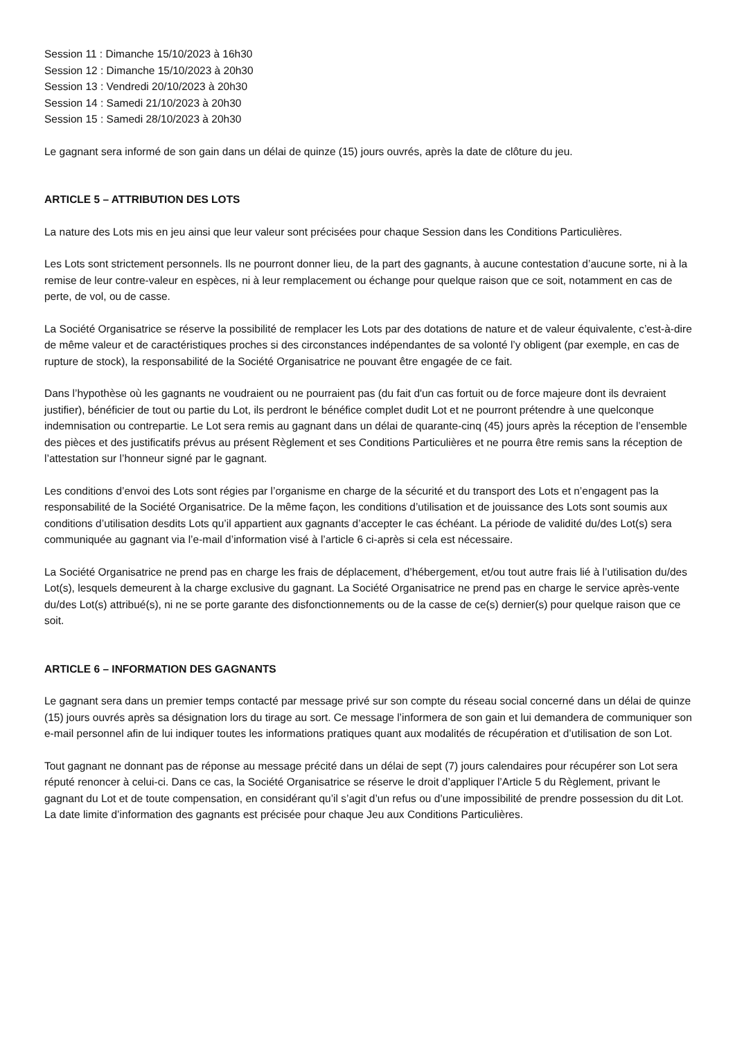Session 11 : Dimanche 15/10/2023 à 16h30
Session 12 : Dimanche 15/10/2023 à 20h30
Session 13 : Vendredi 20/10/2023 à 20h30
Session 14 : Samedi 21/10/2023 à 20h30
Session 15 : Samedi 28/10/2023 à 20h30
Le gagnant sera informé de son gain dans un délai de quinze (15) jours ouvrés, après la date de clôture du jeu.
ARTICLE 5 – ATTRIBUTION DES LOTS
La nature des Lots mis en jeu ainsi que leur valeur sont précisées pour chaque Session dans les Conditions Particulières.
Les Lots sont strictement personnels. Ils ne pourront donner lieu, de la part des gagnants, à aucune contestation d’aucune sorte, ni à la remise de leur contre-valeur en espèces, ni à leur remplacement ou échange pour quelque raison que ce soit, notamment en cas de perte, de vol, ou de casse.
La Société Organisatrice se réserve la possibilité de remplacer les Lots par des dotations de nature et de valeur équivalente, c’est-à-dire de même valeur et de caractéristiques proches si des circonstances indépendantes de sa volonté l’y obligent (par exemple, en cas de rupture de stock), la responsabilité de la Société Organisatrice ne pouvant être engagée de ce fait.
Dans l’hypothèse où les gagnants ne voudraient ou ne pourraient pas (du fait d'un cas fortuit ou de force majeure dont ils devraient justifier), bénéficier de tout ou partie du Lot, ils perdront le bénéfice complet dudit Lot et ne pourront prétendre à une quelconque indemnisation ou contrepartie. Le Lot sera remis au gagnant dans un délai de quarante-cinq (45) jours après la réception de l’ensemble des pièces et des justificatifs prévus au présent Règlement et ses Conditions Particulières et ne pourra être remis sans la réception de l’attestation sur l’honneur signé par le gagnant.
Les conditions d’envoi des Lots sont régies par l’organisme en charge de la sécurité et du transport des Lots et n’engagent pas la responsabilité de la Société Organisatrice. De la même façon, les conditions d’utilisation et de jouissance des Lots sont soumis aux conditions d’utilisation desdits Lots qu’il appartient aux gagnants d’accepter le cas échéant. La période de validité du/des Lot(s) sera communiquée au gagnant via l’e-mail d’information visé à l’article 6 ci-après si cela est nécessaire.
La Société Organisatrice ne prend pas en charge les frais de déplacement, d’hébergement, et/ou tout autre frais lié à l’utilisation du/des Lot(s), lesquels demeurent à la charge exclusive du gagnant. La Société Organisatrice ne prend pas en charge le service après-vente du/des Lot(s) attribué(s), ni ne se porte garante des disfonctionnements ou de la casse de ce(s) dernier(s) pour quelque raison que ce soit.
ARTICLE 6 – INFORMATION DES GAGNANTS
Le gagnant sera dans un premier temps contacté par message privé sur son compte du réseau social concerné dans un délai de quinze (15) jours ouvrés après sa désignation lors du tirage au sort. Ce message l’informera de son gain et lui demandera de communiquer son e-mail personnel afin de lui indiquer toutes les informations pratiques quant aux modalités de récupération et d’utilisation de son Lot.
Tout gagnant ne donnant pas de réponse au message précité dans un délai de sept (7) jours calendaires pour récupérer son Lot sera réputé renoncer à celui-ci. Dans ce cas, la Société Organisatrice se réserve le droit d’appliquer l’Article 5 du Règlement, privant le gagnant du Lot et de toute compensation, en considérant qu’il s’agit d’un refus ou d’une impossibilité de prendre possession du dit Lot.
La date limite d’information des gagnants est précisée pour chaque Jeu aux Conditions Particulières.